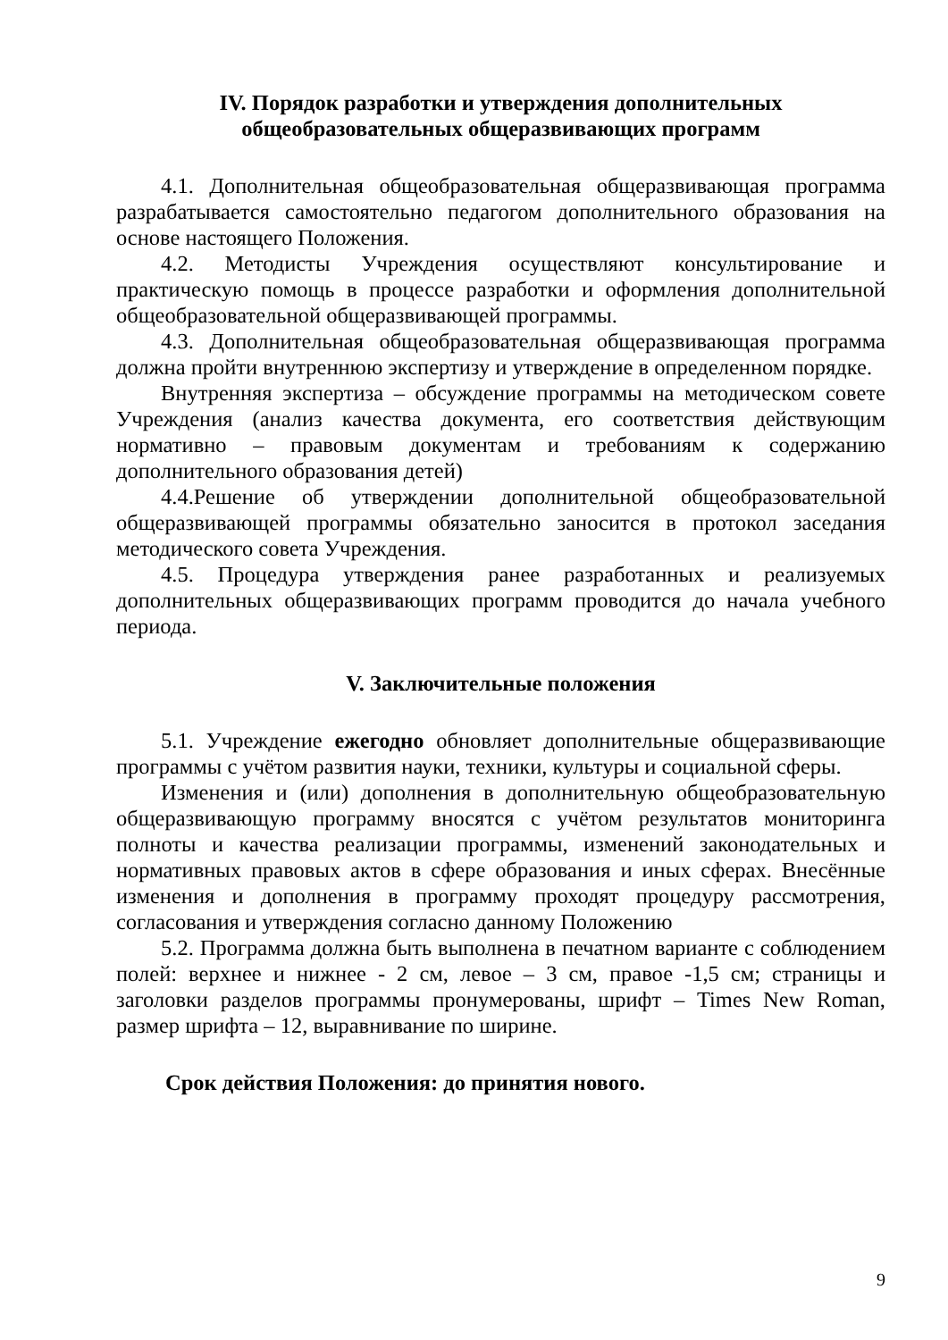IV. Порядок разработки и утверждения дополнительных
общеобразовательных общеразвивающих программ
4.1. Дополнительная общеобразовательная общеразвивающая программа разрабатывается самостоятельно педагогом дополнительного образования на основе настоящего Положения.
4.2. Методисты Учреждения осуществляют консультирование и практическую помощь в процессе разработки и оформления дополнительной общеобразовательной общеразвивающей программы.
4.3. Дополнительная общеобразовательная общеразвивающая программа должна пройти внутреннюю экспертизу и утверждение в определенном порядке.
Внутренняя экспертиза – обсуждение программы на методическом совете Учреждения (анализ качества документа, его соответствия действующим нормативно – правовым документам и требованиям к содержанию дополнительного образования детей)
4.4.Решение об утверждении дополнительной общеобразовательной общеразвивающей программы обязательно заносится в протокол заседания методического совета Учреждения.
4.5. Процедура утверждения ранее разработанных и реализуемых дополнительных общеразвивающих программ проводится до начала учебного периода.
V. Заключительные положения
5.1. Учреждение ежегодно обновляет дополнительные общеразвивающие программы с учётом развития науки, техники, культуры и социальной сферы.
Изменения и (или) дополнения в дополнительную общеобразовательную общеразвивающую программу вносятся с учётом результатов мониторинга полноты и качества реализации программы, изменений законодательных и нормативных правовых актов в сфере образования и иных сферах. Внесённые изменения и дополнения в программу проходят процедуру рассмотрения, согласования и утверждения согласно данному Положению
5.2. Программа должна быть выполнена в печатном варианте с соблюдением полей: верхнее и нижнее - 2 см, левое – 3 см, правое -1,5 см; страницы и заголовки разделов программы пронумерованы, шрифт – Times New Roman, размер шрифта – 12, выравнивание по ширине.
Срок действия Положения: до принятия нового.
9